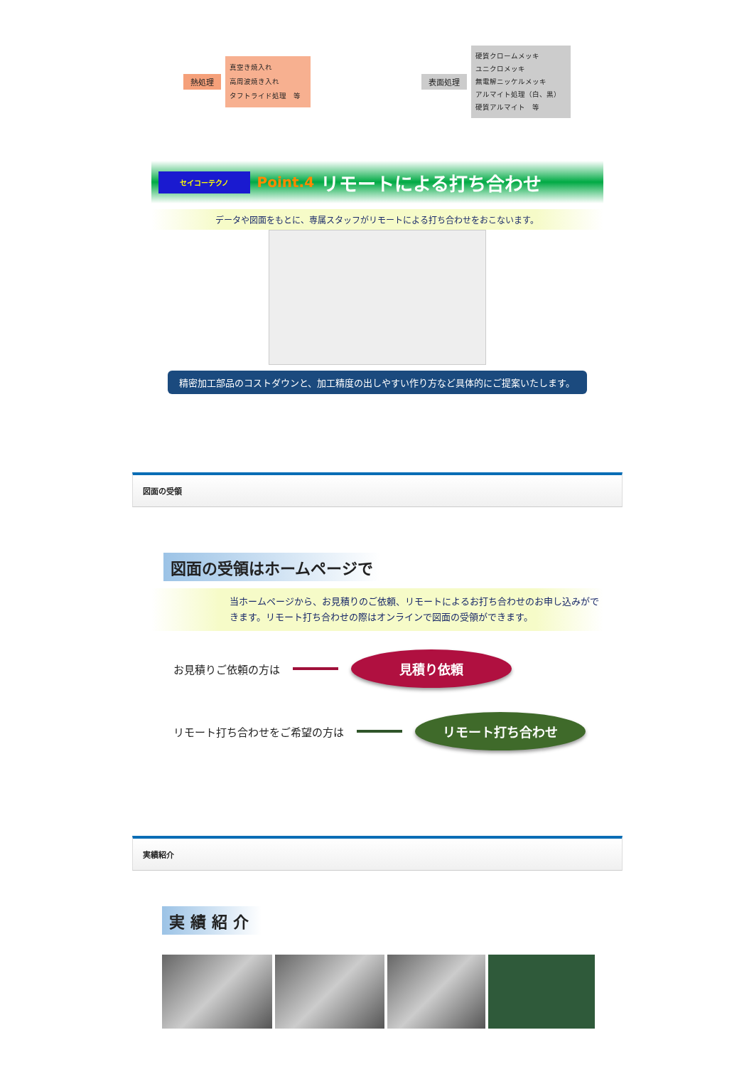熱処理
真空き焼入れ
高周波焼き入れ
タフトライド処理　等
表面処理
硬質クロームメッキ
ユニクロメッキ
無電解ニッケルメッキ
アルマイト処理（白、黒）
硬質アルマイト　等
セイコーテクノ Point.4 リモートによる打ち合わせ
データや図面をもとに、専属スタッフがリモートによる打ち合わせをおこないます。
精密加工部品のコストダウンと、加工精度の出しやすい作り方など具体的にご提案いたします。
図面の受領
図面の受領はホームページで
当ホームページから、お見積りのご依頼、リモートによるお打ち合わせのお申し込みがで
きます。リモート打ち合わせの際はオンラインで図面の受領ができます。
お見積りご依頼の方は
見積り依頼
リモート打ち合わせをご希望の方は
リモート打ち合わせ
実績紹介
実績紹介